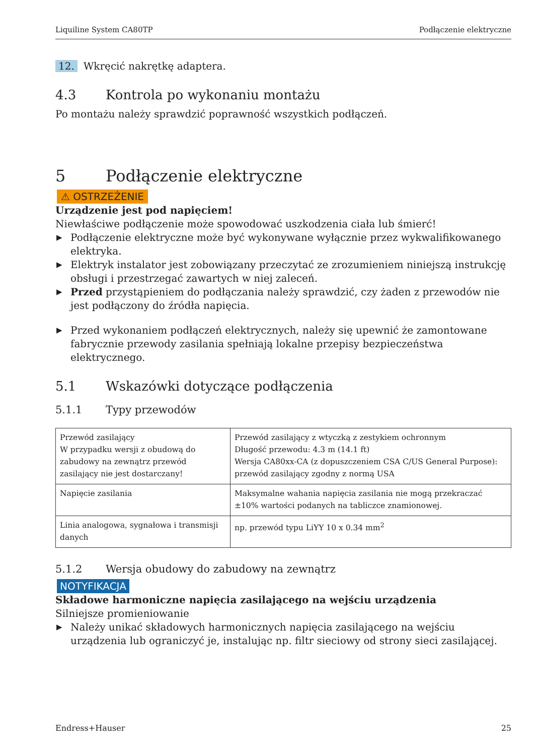Liquiline System CA80TP Podłączenie elektryczne
12. Wkręcić nakrętkę adaptera.
4.3 Kontrola po wykonaniu montażu
Po montażu należy sprawdzić poprawność wszystkich podłączeń.
5 Podłączenie elektryczne
⚠ OSTRZEŻENIE
Urządzenie jest pod napięciem!
Niewłaściwe podłączenie może spowodować uszkodzenia ciała lub śmierć!
▶ Podłączenie elektryczne może być wykonywane wyłącznie przez wykwalifikowanego elektryka.
▶ Elektryk instalator jest zobowiązany przeczytać ze zrozumieniem niniejszą instrukcję obsługi i przestrzegać zawartych w niej zaleceń.
▶ Przed przystąpieniem do podłączania należy sprawdzić, czy żaden z przewodów nie jest podłączony do źródła napięcia.
▶ Przed wykonaniem podłączeń elektrycznych, należy się upewnić że zamontowane fabrycznie przewody zasilania spełniają lokalne przepisy bezpieczeństwa elektrycznego.
5.1 Wskazówki dotyczące podłączenia
5.1.1 Typy przewodów
| Przewód zasilający W przypadku wersji z obudową do zabudowy na zewnątrz przewód zasilający nie jest dostarczany! | Przewód zasilający z wtyczką z zestykiem ochronnym Długość przewodu: 4.3 m (14.1 ft) Wersja CA80xx-CA (z dopuszczeniem CSA C/US General Purpose): przewód zasilający zgodny z normą USA |
| Napięcie zasilania | Maksymalne wahania napięcia zasilania nie mogą przekraczać ±10% wartości podanych na tabliczce znamionowej. |
| Linia analogowa, sygnałowa i transmisji danych | np. przewód typu LiYY 10 x 0.34 mm<sup>2</sup> |
5.1.2 Wersja obudowy do zabudowy na zewnątrz
NOTYFIKACJA
Składowe harmoniczne napięcia zasilającego na wejściu urządzenia
Silniejsze promieniowanie
▶ Należy unikać składowych harmonicznych napięcia zasilającego na wejściu urządzenia lub ograniczyć je, instalując np. filtr sieciowy od strony sieci zasilającej.
Endress+Hauser 25